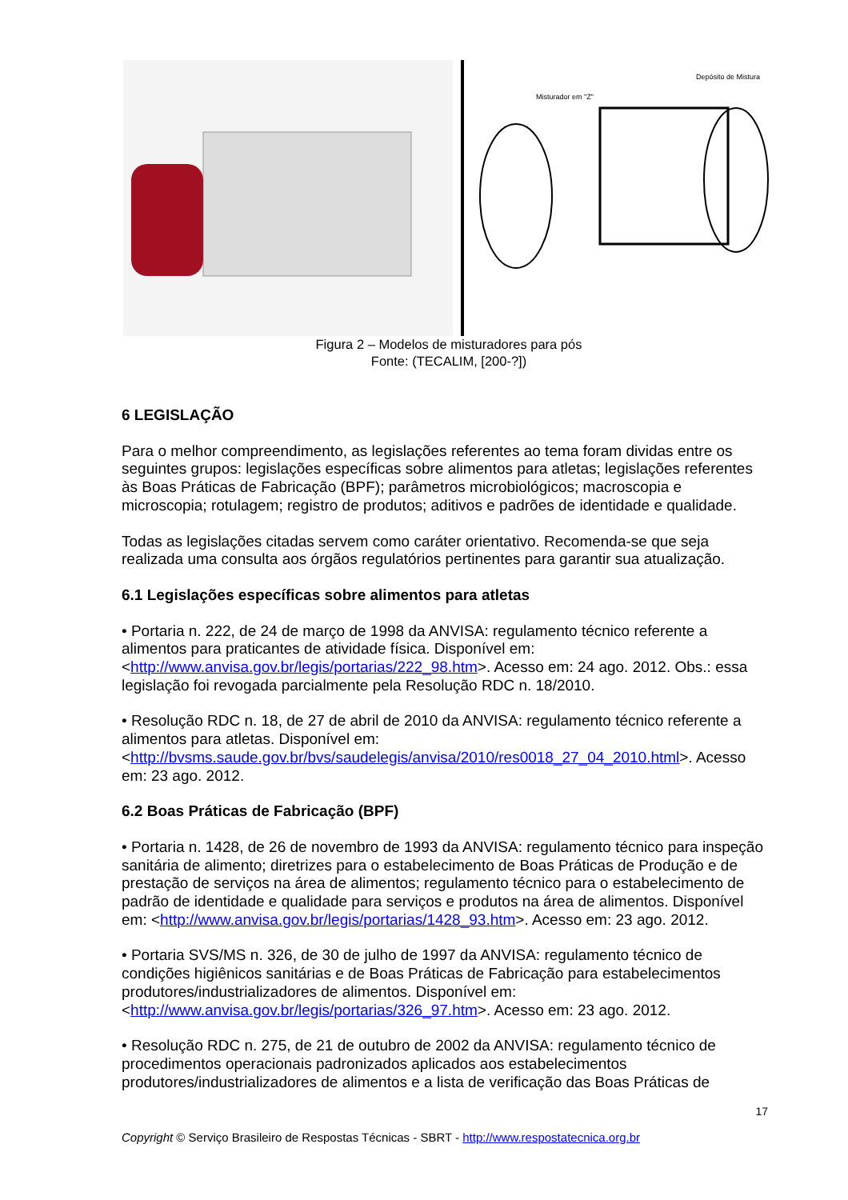Depósito de Mistura
Misturador em "Z"
Figura 2 – Modelos de misturadores para pós
Fonte: (TECALIM, [200-?])
6 LEGISLAÇÃO
Para o melhor compreendimento, as legislações referentes ao tema foram dividas entre os seguintes grupos: legislações específicas sobre alimentos para atletas; legislações referentes às Boas Práticas de Fabricação (BPF); parâmetros microbiológicos; macroscopia e microscopia; rotulagem; registro de produtos; aditivos e padrões de identidade e qualidade.
Todas as legislações citadas servem como caráter orientativo. Recomenda-se que seja realizada uma consulta aos órgãos regulatórios pertinentes para garantir sua atualização.
6.1 Legislações específicas sobre alimentos para atletas
• Portaria n. 222, de 24 de março de 1998 da ANVISA: regulamento técnico referente a alimentos para praticantes de atividade física. Disponível em: <http://www.anvisa.gov.br/legis/portarias/222_98.htm>. Acesso em: 24 ago. 2012. Obs.: essa legislação foi revogada parcialmente pela Resolução RDC n. 18/2010.
• Resolução RDC n. 18, de 27 de abril de 2010 da ANVISA: regulamento técnico referente a alimentos para atletas. Disponível em: <http://bvsms.saude.gov.br/bvs/saudelegis/anvisa/2010/res0018_27_04_2010.html>. Acesso em: 23 ago. 2012.
6.2 Boas Práticas de Fabricação (BPF)
• Portaria n. 1428, de 26 de novembro de 1993 da ANVISA: regulamento técnico para inspeção sanitária de alimento; diretrizes para o estabelecimento de Boas Práticas de Produção e de prestação de serviços na área de alimentos; regulamento técnico para o estabelecimento de padrão de identidade e qualidade para serviços e produtos na área de alimentos. Disponível em: <http://www.anvisa.gov.br/legis/portarias/1428_93.htm>. Acesso em: 23 ago. 2012.
• Portaria SVS/MS n. 326, de 30 de julho de 1997 da ANVISA: regulamento técnico de condições higiênicos sanitárias e de Boas Práticas de Fabricação para estabelecimentos produtores/industrializadores de alimentos. Disponível em: <http://www.anvisa.gov.br/legis/portarias/326_97.htm>. Acesso em: 23 ago. 2012.
• Resolução RDC n. 275, de 21 de outubro de 2002 da ANVISA: regulamento técnico de procedimentos operacionais padronizados aplicados aos estabelecimentos produtores/industrializadores de alimentos e a lista de verificação das Boas Práticas de
17
Copyright © Serviço Brasileiro de Respostas Técnicas - SBRT - http://www.respostatecnica.org.br